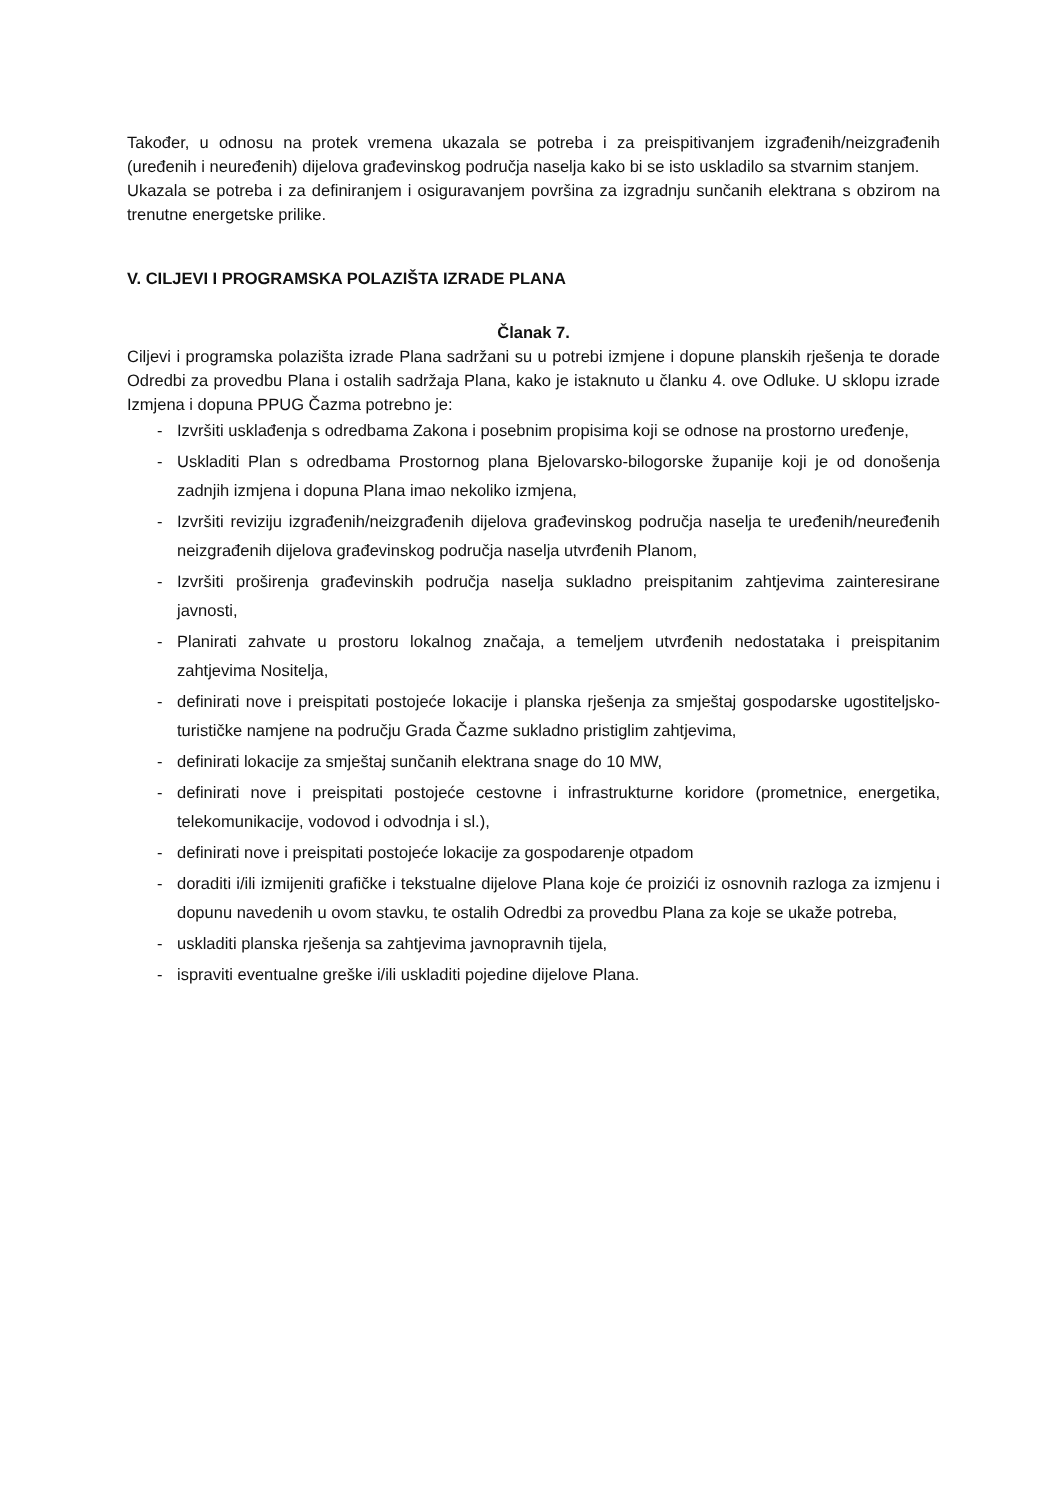Također, u odnosu na protek vremena ukazala se potreba i za preispitivanjem izgrađenih/neizgrađenih (uređenih i neuređenih) dijelova građevinskog područja naselja kako bi se isto uskladilo sa stvarnim stanjem.
Ukazala se potreba i za definiranjem i osiguravanjem površina za izgradnju sunčanih elektrana s obzirom na trenutne energetske prilike.
V. CILJEVI I PROGRAMSKA POLAZIŠTA IZRADE PLANA
Članak 7.
Ciljevi i programska polazišta izrade Plana sadržani su u potrebi izmjene i dopune planskih rješenja te dorade Odredbi za provedbu Plana i ostalih sadržaja Plana, kako je istaknuto u članku 4. ove Odluke. U sklopu izrade Izmjena i dopuna PPUG Čazma potrebno je:
- Izvršiti usklađenja s odredbama Zakona i posebnim propisima koji se odnose na prostorno uređenje,
- Uskladiti Plan s odredbama Prostornog plana Bjelovarsko-bilogorske županije koji je od donošenja zadnjih izmjena i dopuna Plana imao nekoliko izmjena,
- Izvršiti reviziju izgrađenih/neizgrađenih dijelova građevinskog područja naselja te uređenih/neuređenih neizgrađenih dijelova građevinskog područja naselja utvrđenih Planom,
- Izvršiti proširenja građevinskih područja naselja sukladno preispitanim zahtjevima zainteresirane javnosti,
- Planirati zahvate u prostoru lokalnog značaja, a temeljem utvrđenih nedostataka i preispitanim zahtjevima Nositelja,
- definirati nove i preispitati postojeće lokacije i planska rješenja za smještaj gospodarske ugostiteljsko-turističke namjene na području Grada Čazme sukladno pristiglim zahtjevima,
- definirati lokacije za smještaj sunčanih elektrana snage do 10 MW,
- definirati nove i preispitati postojeće cestovne i infrastrukturne koridore (prometnice, energetika, telekomunikacije, vodovod i odvodnja i sl.),
- definirati nove i preispitati postojeće lokacije za gospodarenje otpadom
- doraditi i/ili izmijeniti grafičke i tekstualne dijelove Plana koje će proizići iz osnovnih razloga za izmjenu i dopunu navedenih u ovom stavku, te ostalih Odredbi za provedbu Plana za koje se ukaže potreba,
- uskladiti planska rješenja sa zahtjevima javnopravnih tijela,
- ispraviti eventualne greške i/ili uskladiti pojedine dijelove Plana.